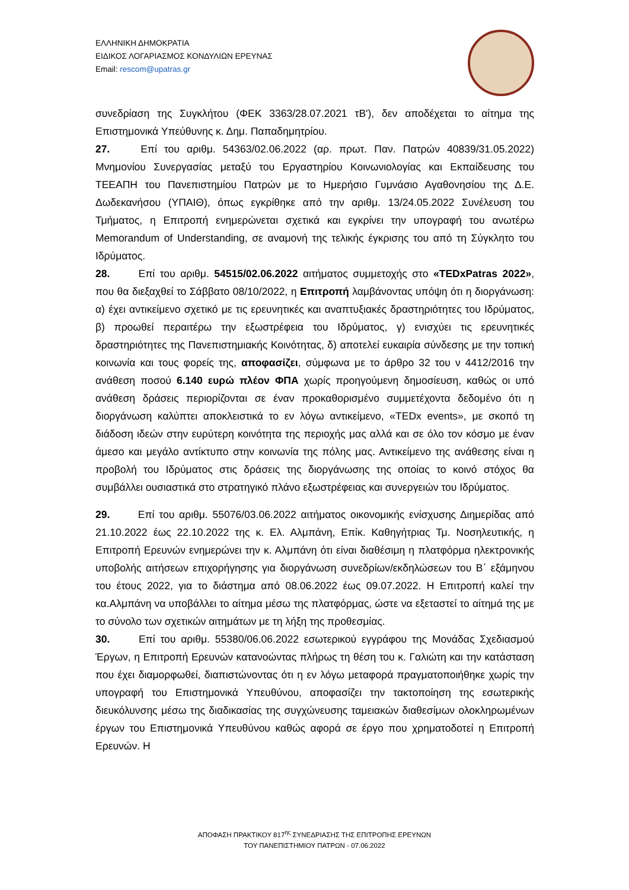ΕΛΛΗΝΙΚΗ ΔΗΜΟΚΡΑΤΙΑ
ΕΙΔΙΚΟΣ ΛΟΓΑΡΙΑΣΜΟΣ ΚΟΝΔΥΛΙΩΝ ΕΡΕΥΝΑΣ
Email: rescom@upatras.gr
συνεδρίαση της Συγκλήτου (ΦΕΚ 3363/28.07.2021 τΒ'), δεν αποδέχεται το αίτημα της Επιστημονικά Υπεύθυνης κ. Δημ. Παπαδημητρίου.
27. Επί του αριθμ. 54363/02.06.2022 (αρ. πρωτ. Παν. Πατρών 40839/31.05.2022) Μνημονίου Συνεργασίας μεταξύ του Εργαστηρίου Κοινωνιολογίας και Εκπαίδευσης του ΤΕΕΑΠΗ του Πανεπιστημίου Πατρών με το Ημερήσιο Γυμνάσιο Αγαθονησίου της Δ.Ε. Δωδεκανήσου (ΥΠΑΙΘ), όπως εγκρίθηκε από την αριθμ. 13/24.05.2022 Συνέλευση του Τμήματος, η Επιτροπή ενημερώνεται σχετικά και εγκρίνει την υπογραφή του ανωτέρω Memorandum of Understanding, σε αναμονή της τελικής έγκρισης του από τη Σύγκλητο του Ιδρύματος.
28. Επί του αριθμ. 54515/02.06.2022 αιτήματος συμμετοχής στο «TEDxPatras 2022», που θα διεξαχθεί το Σάββατο 08/10/2022, η Επιτροπή λαμβάνοντας υπόψη ότι η διοργάνωση: α) έχει αντικείμενο σχετικό με τις ερευνητικές και αναπτυξιακές δραστηριότητες του Ιδρύματος, β) προωθεί περαιτέρω την εξωστρέφεια του Ιδρύματος, γ) ενισχύει τις ερευνητικές δραστηριότητες της Πανεπιστημιακής Κοινότητας, δ) αποτελεί ευκαιρία σύνδεσης με την τοπική κοινωνία και τους φορείς της, αποφασίζει, σύμφωνα με το άρθρο 32 του ν 4412/2016 την ανάθεση ποσού 6.140 ευρώ πλέον ΦΠΑ χωρίς προηγούμενη δημοσίευση, καθώς οι υπό ανάθεση δράσεις περιορίζονται σε έναν προκαθορισμένο συμμετέχοντα δεδομένο ότι η διοργάνωση καλύπτει αποκλειστικά το εν λόγω αντικείμενο, «TEDx events», με σκοπό τη διάδοση ιδεών στην ευρύτερη κοινότητα της περιοχής μας αλλά και σε όλο τον κόσμο με έναν άμεσο και μεγάλο αντίκτυπο στην κοινωνία της πόλης μας. Αντικείμενο της ανάθεσης είναι η προβολή του Ιδρύματος στις δράσεις της διοργάνωσης της οποίας το κοινό στόχος θα συμβάλλει ουσιαστικά στο στρατηγικό πλάνο εξωστρέφειας και συνεργειών του Ιδρύματος.
29. Επί του αριθμ. 55076/03.06.2022 αιτήματος οικονομικής ενίσχυσης Διημερίδας από 21.10.2022 έως 22.10.2022 της κ. Ελ. Αλμπάνη, Επίκ. Καθηγήτριας Τμ. Νοσηλευτικής, η Επιτροπή Ερευνών ενημερώνει την κ. Αλμπάνη ότι είναι διαθέσιμη η πλατφόρμα ηλεκτρονικής υποβολής αιτήσεων επιχορήγησης για διοργάνωση συνεδρίων/εκδηλώσεων του Β΄ εξάμηνου του έτους 2022, για το διάστημα από 08.06.2022 έως 09.07.2022. Η Επιτροπή καλεί την κα.Αλμπάνη να υποβάλλει το αίτημα μέσω της πλατφόρμας, ώστε να εξεταστεί το αίτημά της με το σύνολο των σχετικών αιτημάτων με τη λήξη της προθεσμίας.
30. Επί του αριθμ. 55380/06.06.2022 εσωτερικού εγγράφου της Μονάδας Σχεδιασμού Έργων, η Επιτροπή Ερευνών κατανοώντας πλήρως τη θέση του κ. Γαλιώτη και την κατάσταση που έχει διαμορφωθεί, διαπιστώνοντας ότι η εν λόγω μεταφορά πραγματοποιήθηκε χωρίς την υπογραφή του Επιστημονικά Υπευθύνου, αποφασίζει την τακτοποίηση της εσωτερικής διευκόλυνσης μέσω της διαδικασίας της συγχώνευσης ταμειακών διαθεσίμων ολοκληρωμένων έργων του Επιστημονικά Υπευθύνου καθώς αφορά σε έργο που χρηματοδοτεί η Επιτροπή Ερευνών. Η
ΑΠΟΦΑΣΗ ΠΡΑΚΤΙΚΟΥ 817<sup>ης</sup> ΣΥΝΕΔΡΙΑΣΗΣ ΤΗΣ ΕΠΙΤΡΟΠΗΣ ΕΡΕΥΝΩΝ
ΤΟΥ ΠΑΝΕΠΙΣΤΗΜΙΟΥ ΠΑΤΡΩΝ - 07.06.2022